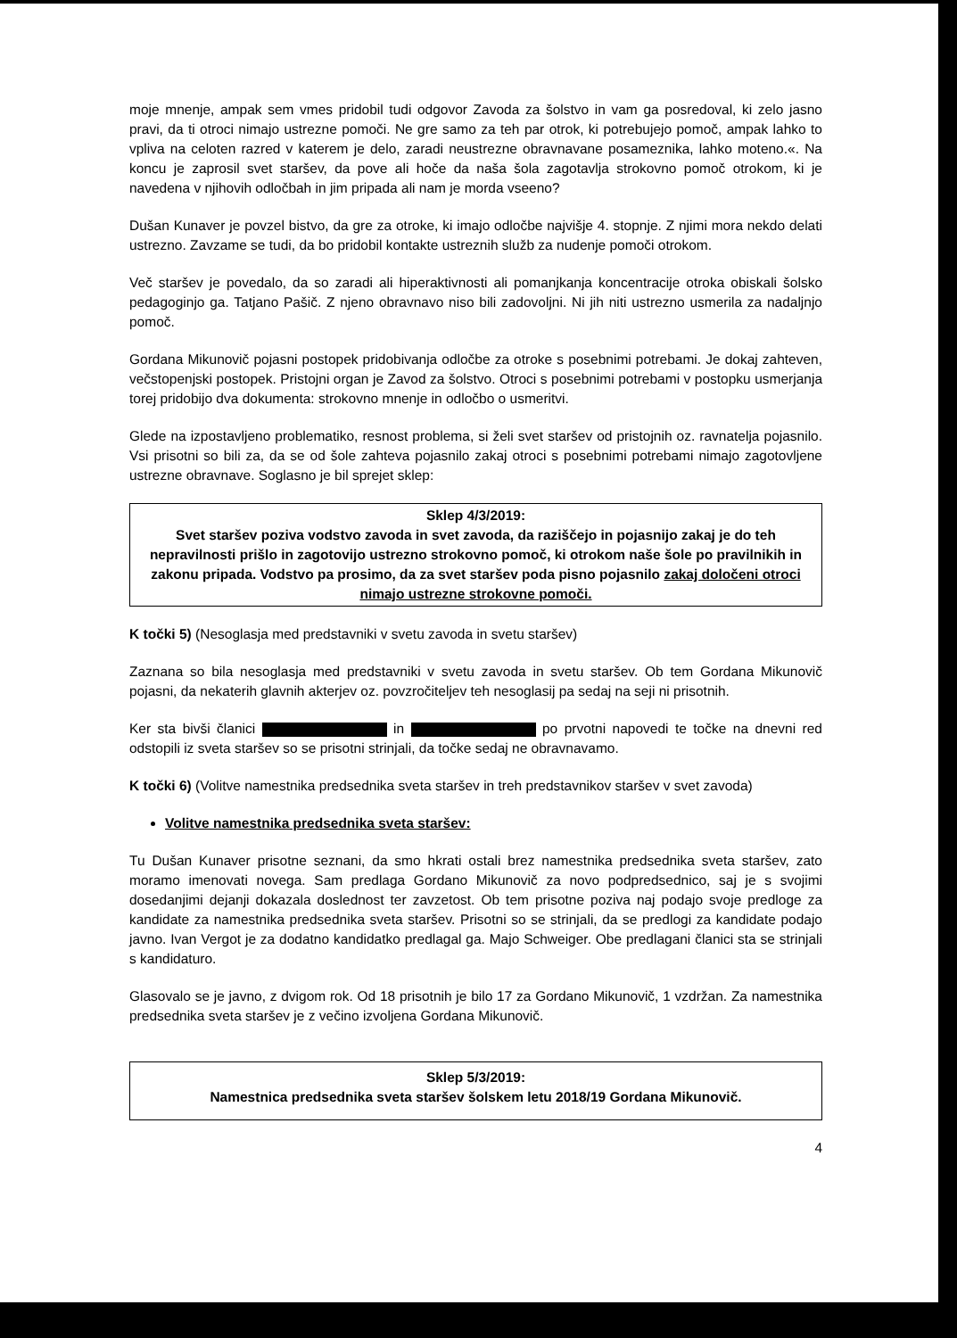moje mnenje, ampak sem vmes pridobil tudi odgovor Zavoda za šolstvo in vam ga posredoval, ki zelo jasno pravi, da ti otroci nimajo ustrezne pomoči. Ne gre samo za teh par otrok, ki potrebujejo pomoč, ampak lahko to vpliva na celoten razred v katerem je delo, zaradi neustrezne obravnavane posameznika, lahko moteno.«. Na koncu je zaprosil svet staršev, da pove ali hoče da naša šola zagotavlja strokovno pomoč otrokom, ki je navedena v njihovih odločbah in jim pripada ali nam je morda vseeno?
Dušan Kunaver je povzel bistvo, da gre za otroke, ki imajo odločbe najvišje 4. stopnje. Z njimi mora nekdo delati ustrezno. Zavzame se tudi, da bo pridobil kontakte ustreznih služb za nudenje pomoči otrokom.
Več staršev je povedalo, da so zaradi ali hiperaktivnosti ali pomanjkanja koncentracije otroka obiskali šolsko pedagoginjo ga. Tatjano Pašič. Z njeno obravnavo niso bili zadovoljni. Ni jih niti ustrezno usmerila za nadaljnjo pomoč.
Gordana Mikunovič pojasni postopek pridobivanja odločbe za otroke s posebnimi potrebami. Je dokaj zahteven, večstopenjski postopek. Pristojni organ je Zavod za šolstvo. Otroci s posebnimi potrebami v postopku usmerjanja torej pridobijo dva dokumenta: strokovno mnenje in odločbo o usmeritvi.
Glede na izpostavljeno problematiko, resnost problema, si želi svet staršev od pristojnih oz. ravnatelja pojasnilo. Vsi prisotni so bili za, da se od šole zahteva pojasnilo zakaj otroci s posebnimi potrebami nimajo zagotovljene ustrezne obravnave. Soglasno je bil sprejet sklep:
Sklep 4/3/2019:
Svet staršev poziva vodstvo zavoda in svet zavoda, da raziščejo in pojasnijo zakaj je do teh nepravilnosti prišlo in zagotovijo ustrezno strokovno pomoč, ki otrokom naše šole po pravilnikih in zakonu pripada. Vodstvo pa prosimo, da za svet staršev poda pisno pojasnilo zakaj določeni otroci nimajo ustrezne strokovne pomoči.
K točki 5) (Nesoglasja med predstavniki v svetu zavoda in svetu staršev)
Zaznana so bila nesoglasja med predstavniki v svetu zavoda in svetu staršev. Ob tem Gordana Mikunovič pojasni, da nekaterih glavnih akterjev oz. povzročiteljev teh nesoglasij pa sedaj na seji ni prisotnih.
Ker sta bivši članici in po prvotni napovedi te točke na dnevni red odstopili iz sveta staršev so se prisotni strinjali, da točke sedaj ne obravnavamo.
K točki 6) (Volitve namestnika predsednika sveta staršev in treh predstavnikov staršev v svet zavoda)
Volitve namestnika predsednika sveta staršev:
Tu Dušan Kunaver prisotne seznani, da smo hkrati ostali brez namestnika predsednika sveta staršev, zato moramo imenovati novega. Sam predlaga Gordano Mikunovič za novo podpredsednico, saj je s svojimi dosedanjimi dejanji dokazala doslednost ter zavzetost. Ob tem prisotne poziva naj podajo svoje predloge za kandidate za namestnika predsednika sveta staršev. Prisotni so se strinjali, da se predlogi za kandidate podajo javno. Ivan Vergot je za dodatno kandidatko predlagal ga. Majo Schweiger. Obe predlagani članici sta se strinjali s kandidaturo.
Glasovalo se je javno, z dvigom rok. Od 18 prisotnih je bilo 17 za Gordano Mikunovič, 1 vzdržan. Za namestnika predsednika sveta staršev je z večino izvoljena Gordana Mikunovič.
Sklep 5/3/2019:
Namestnica predsednika sveta staršev šolskem letu 2018/19 Gordana Mikunovič.
4